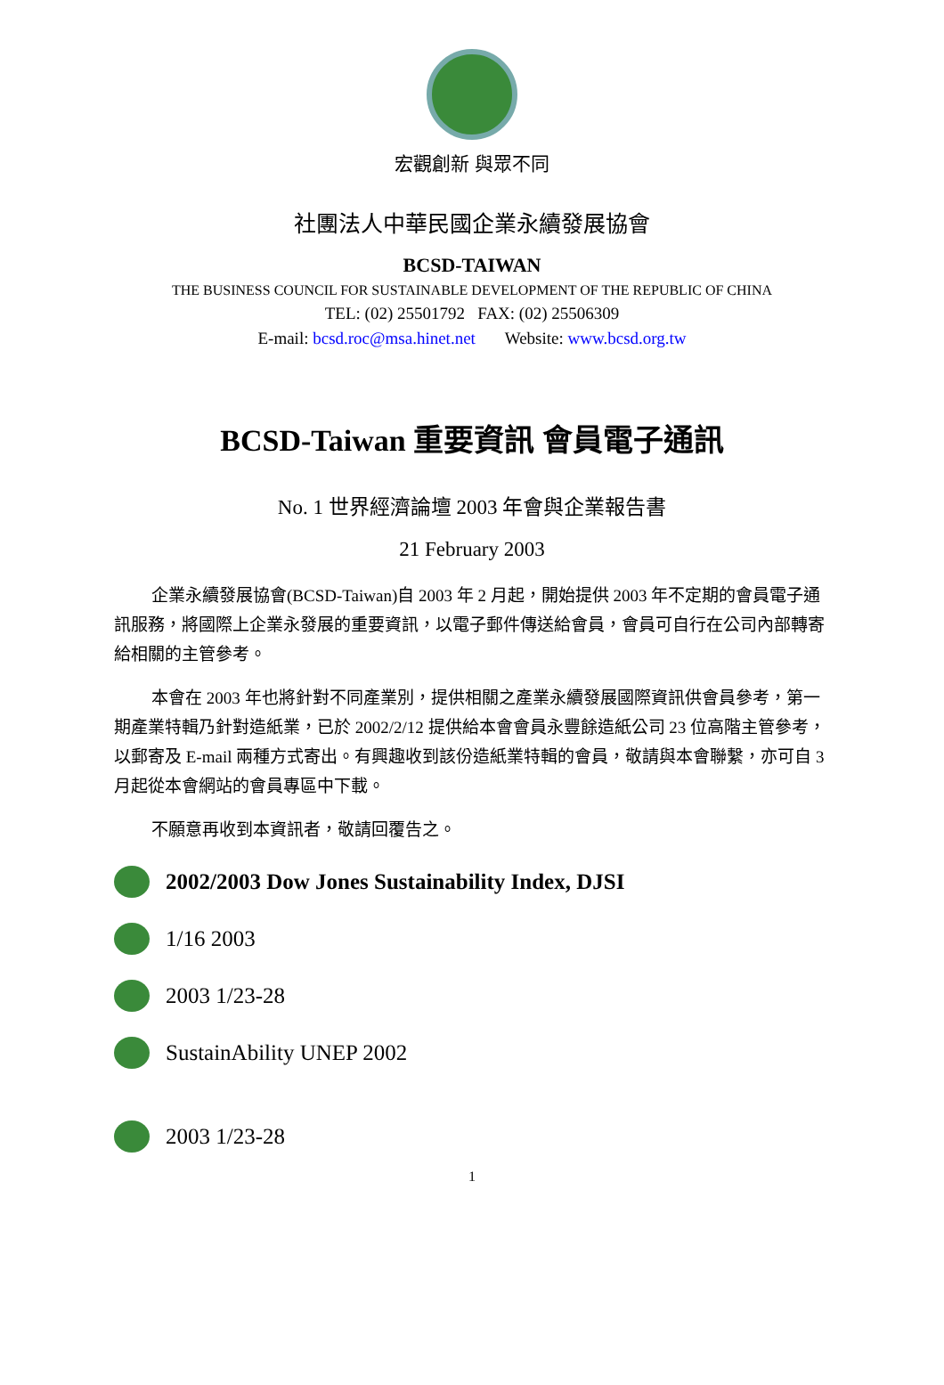宏觀創新 與眾不同
社團法人中華民國企業永續發展協會
BCSD-TAIWAN
THE BUSINESS COUNCIL FOR SUSTAINABLE DEVELOPMENT OF THE REPUBLIC OF CHINA
TEL: (02) 25501792 FAX: (02) 25506309
E-mail: bcsd.roc@msa.hinet.net Website: www.bcsd.org.tw
BCSD-Taiwan 重要資訊 會員電子通訊
No. 1 世界經濟論壇 2003 年會與企業報告書
21 February 2003
企業永續發展協會(BCSD-Taiwan)自 2003 年 2 月起，開始提供 2003 年不定期的會員電子通訊服務，將國際上企業永發展的重要資訊，以電子郵件傳送給會員，會員可自行在公司內部轉寄給相關的主管參考。
本會在 2003 年也將針對不同產業別，提供相關之產業永續發展國際資訊供會員參考，第一期產業特輯乃針對造紙業，已於 2002/2/12 提供給本會會員永豐餘造紙公司 23 位高階主管參考，以郵寄及 E-mail 兩種方式寄出。有興趣收到該份造紙業特輯的會員，敬請與本會聯繫，亦可自 3 月起從本會網站的會員專區中下載。
不願意再收到本資訊者，敬請回覆告之。
2002/2003 Dow Jones Sustainability Index, DJSI
1/16 2003
2003 1/23-28
SustainAbility UNEP 2002
2003 1/23-28
1